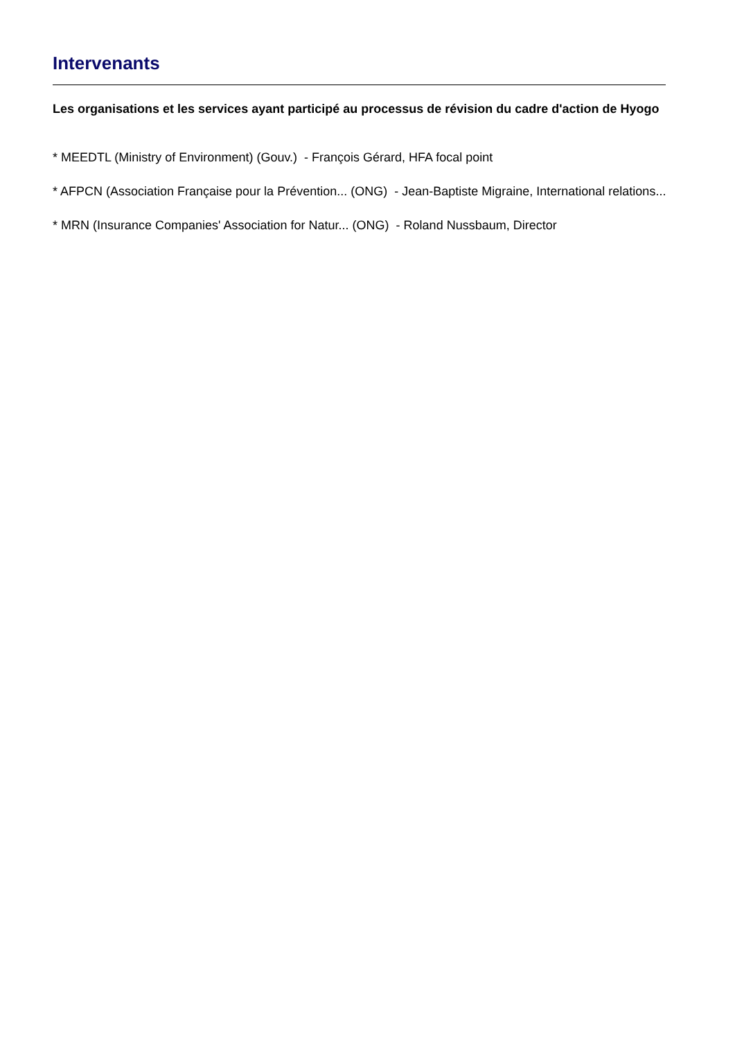Intervenants
Les organisations et les services ayant participé au processus de révision du cadre d'action de Hyogo
* MEEDTL (Ministry of Environment) (Gouv.) - François Gérard, HFA focal point
* AFPCN (Association Française pour la Prévention... (ONG) - Jean-Baptiste Migraine, International relations...
* MRN (Insurance Companies' Association for Natur... (ONG) - Roland Nussbaum, Director